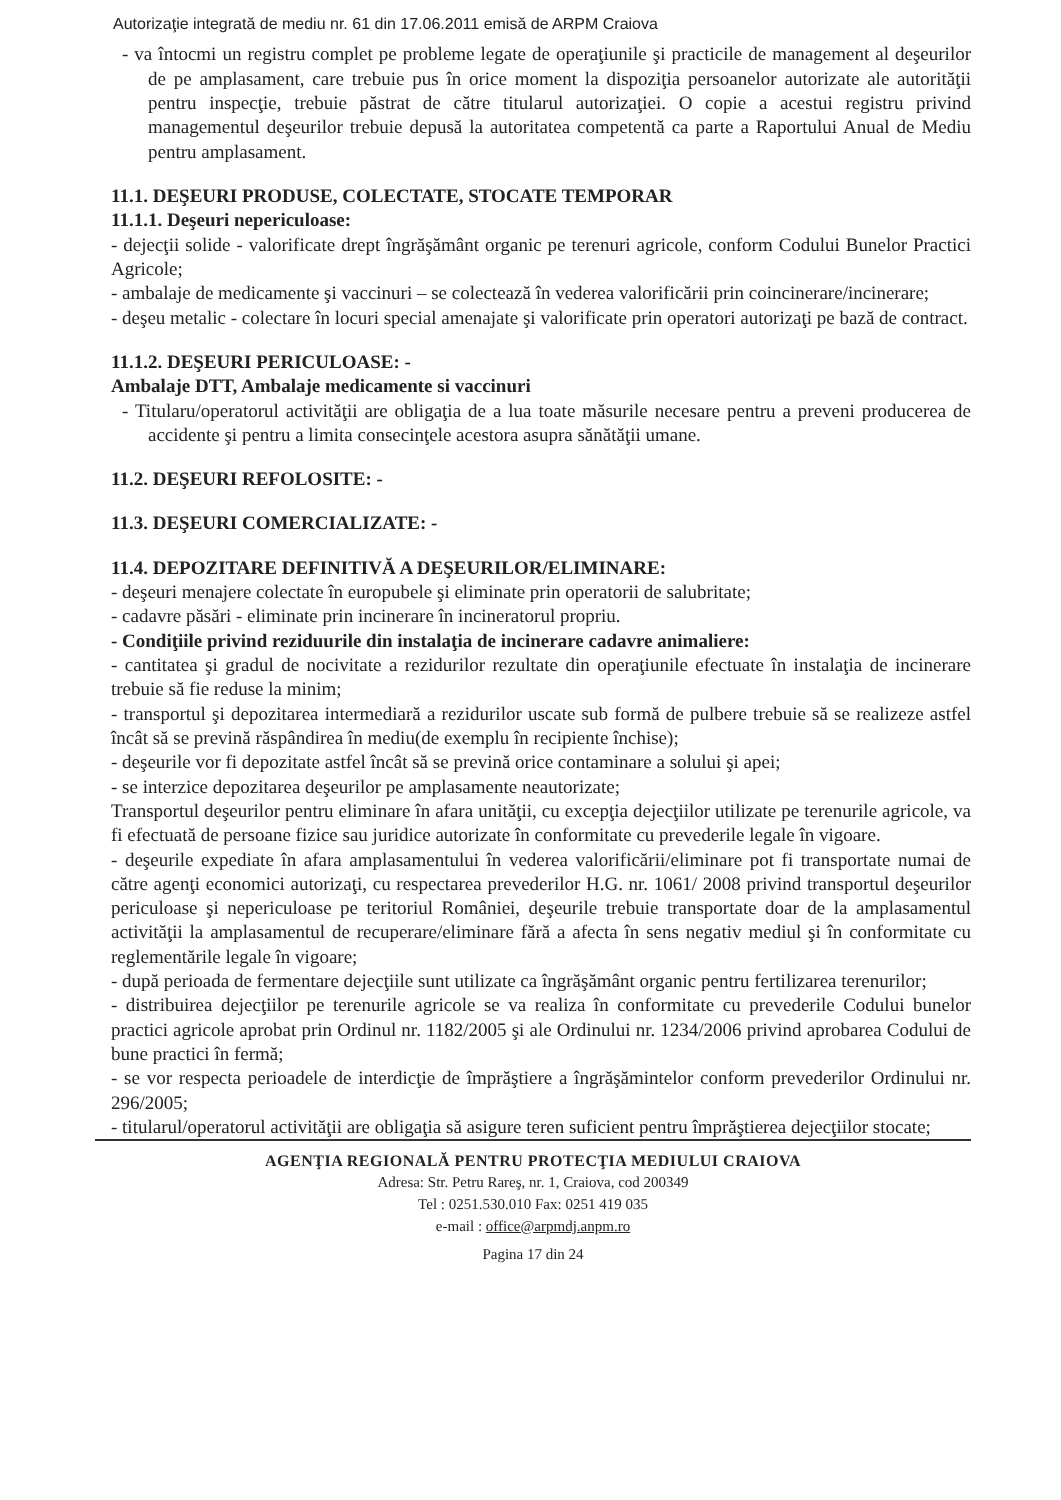Autorizaţie integrată de mediu nr. 61 din 17.06.2011 emisă de ARPM Craiova
- va întocmi un registru complet pe probleme legate de operaţiunile şi practicile de management al deşeurilor de pe amplasament, care trebuie pus în orice moment la dispoziţia persoanelor autorizate ale autorităţii pentru inspecţie, trebuie păstrat de către titularul autorizaţiei. O copie a acestui registru privind managementul deşeurilor trebuie depusă la autoritatea competentă ca parte a Raportului Anual de Mediu pentru amplasament.
11.1. DEŞEURI PRODUSE, COLECTATE, STOCATE TEMPORAR
11.1.1. Deşeuri nepericuloase:
- dejecţii solide - valorificate drept îngrăşământ organic pe terenuri agricole, conform Codului Bunelor Practici Agricole;
- ambalaje de medicamente şi vaccinuri – se colectează în vederea valorificării prin coincinerare/incinerare;
- deşeu metalic - colectare în locuri special amenajate şi valorificate prin operatori autorizaţi pe bază de contract.
11.1.2. DEŞEURI PERICULOASE: -
Ambalaje DTT, Ambalaje medicamente si vaccinuri
- Titularu/operatorul activităţii are obligaţia de a lua toate măsurile necesare pentru a preveni producerea de accidente şi pentru a limita consecinţele acestora asupra sănătăţii umane.
11.2. DEŞEURI REFOLOSITE: -
11.3. DEŞEURI COMERCIALIZATE: -
11.4. DEPOZITARE DEFINITIVĂ A DEŞEURILOR/ELIMINARE:
- deşeuri menajere colectate în europubele şi eliminate prin operatorii de salubritate;
- cadavre păsări - eliminate prin incinerare în incineratorul propriu.
- Condiţiile privind reziduurile din instalaţia de incinerare cadavre animaliere:
- cantitatea şi gradul de nocivitate a rezidurilor rezultate din operaţiunile efectuate în instalaţia de incinerare trebuie să fie reduse la minim;
- transportul şi depozitarea intermediară a rezidurilor uscate sub formă de pulbere trebuie să se realizeze astfel încât să se prevină răspândirea în mediu(de exemplu în recipiente închise);
- deşeurile vor fi depozitate astfel încât să se prevină orice contaminare a solului şi apei;
- se interzice depozitarea deşeurilor pe amplasamente neautorizate;
Transportul deşeurilor pentru eliminare în afara unităţii, cu excepţia dejecţiilor utilizate pe terenurile agricole, va fi efectuată de persoane fizice sau juridice autorizate în conformitate cu prevederile legale în vigoare.
- deşeurile expediate în afara amplasamentului în vederea valorificării/eliminare pot fi transportate numai de către agenţi economici autorizaţi, cu respectarea prevederilor H.G. nr. 1061/ 2008 privind transportul deşeurilor periculoase şi nepericuloase pe teritoriul României, deşeurile trebuie transportate doar de la amplasamentul activităţii la amplasamentul de recuperare/eliminare fără a afecta în sens negativ mediul şi în conformitate cu reglementările legale în vigoare;
- după perioada de fermentare dejecţiile sunt utilizate ca îngrăşământ organic pentru fertilizarea terenurilor;
- distribuirea dejecţiilor pe terenurile agricole se va realiza în conformitate cu prevederile Codului bunelor practici agricole aprobat prin Ordinul nr. 1182/2005 şi ale Ordinului nr. 1234/2006 privind aprobarea Codului de bune practici în fermă;
- se vor respecta perioadele de interdicţie de împrăştiere a îngrăşămintelor conform prevederilor Ordinului nr. 296/2005;
- titularul/operatorul activităţii are obligaţia să asigure teren suficient pentru împrăştierea dejecţiilor stocate;
AGENŢIA REGIONALĂ PENTRU PROTECŢIA MEDIULUI CRAIOVA
Adresa: Str. Petru Rareş, nr. 1, Craiova, cod 200349
Tel : 0251.530.010 Fax: 0251 419 035
e-mail : office@arpmdj.anpm.ro
Pagina 17 din 24